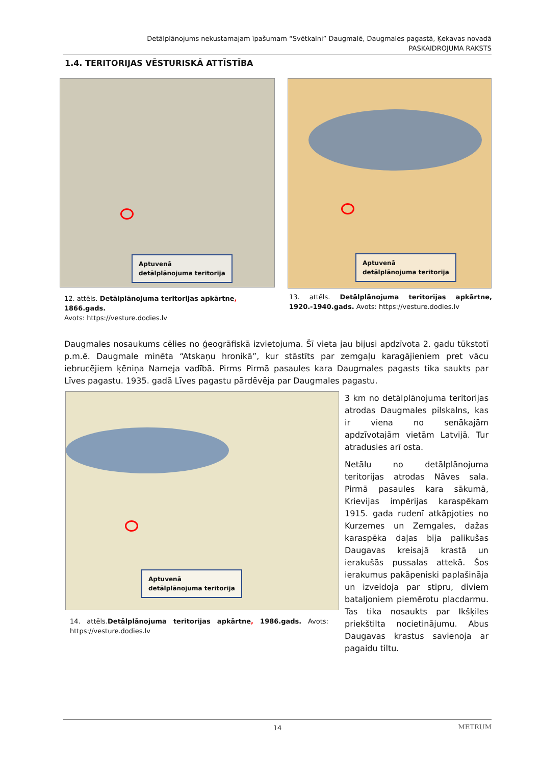Detālplānojums nekustamajam īpašumam “Svētkalni” Daugmalē, Daugmales pagastā, Ķekavas novadā
PASKAIDROJUMA RAKSTS
1.4. TERITORIJAS VĒSTURISKĀ ATTĪSTĪBA
Aptuvenā detālplānojuma teritorija Aptuvenā detālplānojuma teritorija
12. attēls. Detālplānojuma teritorijas apkārtne, 1866.gads.
Avots: https://vesture.dodies.lv
13. attēls. Detālplānojuma teritorijas apkārtne, 1920.-1940.gads. Avots: https://vesture.dodies.lv
Daugmales nosaukums cēlies no ģeogrāfiskā izvietojuma. Šī vieta jau bijusi apdzīvota 2. gadu tūkstotī p.m.ē. Daugmale minēta “Atskaņu hronikā”, kur stāstīts par zemgaļu karagājieniem pret vācu iebrucējiem ķēniņa Nameja vadībā. Pirms Pirmā pasaules kara Daugmales pagasts tika saukts par Līves pagastu. 1935. gadā Līves pagastu pārdēvēja par Daugmales pagastu.
Aptuvenā detālplānojuma teritorija
14. attēls.Detālplānojuma teritorijas apkārtne, 1986.gads. Avots: https://vesture.dodies.lv
3 km no detālplānojuma teritorijas atrodas Daugmales pilskalns, kas ir viena no senākajām apdzīvotajām vietām Latvijā. Tur atradusies arī osta.
Netālu no detālplānojuma teritorijas atrodas Nāves sala. Pirmā pasaules kara sākumā, Krievijas impērijas karaspēkam 1915. gada rudenī atkāpjoties no Kurzemes un Zemgales, dažas karaspēka daļas bija palikušas Daugavas kreisajā krastā un ierakušās pussalas attekā. Šos ierakumus pakāpeniski paplašināja un izveidoja par stipru, diviem bataljoniem piemērotu placdarmu. Tas tika nosaukts par Ikšķiles priekštilta nocietinājumu. Abus Daugavas krastus savienoja ar pagaidu tiltu.
14 METRUM